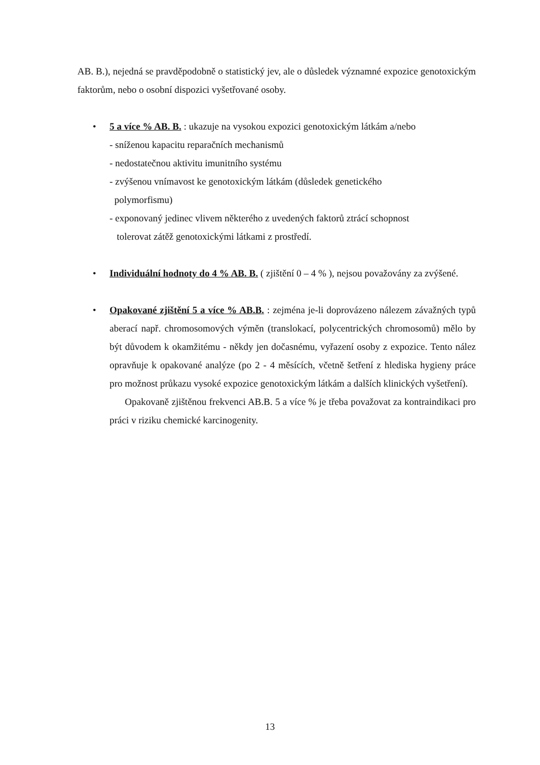AB. B.), nejedná se pravděpodobně o statistický jev, ale o důsledek významné expozice genotoxickým faktorům, nebo o osobní dispozici vyšetřované osoby.
• 5 a více % AB. B. : ukazuje na vysokou expozici genotoxickým látkám a/nebo
- sníženou kapacitu reparačních mechanismů
- nedostatečnou aktivitu imunitního systému
- zvýšenou vnímavost ke genotoxickým látkám (důsledek genetického
polymorfismu)
- exponovaný jedinec vlivem některého z uvedených faktorů ztrácí schopnost
tolerovat zátěž genotoxickými látkami z prostředí.
• Individuální hodnoty do 4 % AB. B. ( zjištění 0 – 4 % ), nejsou považovány za zvýšené.
• Opakované zjištění 5 a více % AB.B. : zejména je-li doprovázeno nálezem závažných typů aberací např. chromosomových výměn (translokací, polycentrických chromosomů) mělo by být důvodem k okamžitému - někdy jen dočasnému, vyřazení osoby z expozice. Tento nález opravňuje k opakované analýze (po 2 - 4 měsících, včetně šetření z hlediska hygieny práce pro možnost průkazu vysoké expozice genotoxickým látkám a dalších klinických vyšetření).
Opakovaně zjištěnou frekvenci AB.B. 5 a více % je třeba považovat za kontraindikaci pro práci v riziku chemické karcinogenity.
13